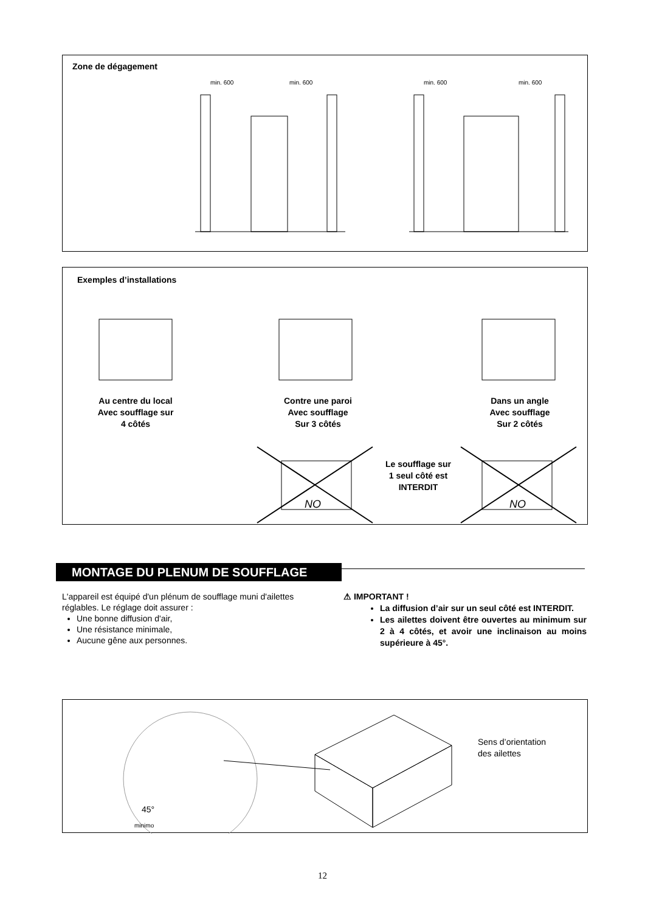Zone de dégagement
min. 600
min. 600
min. 600
min. 600
Exemples d’installations
NO
NO
Au centre du local
Avec soufflage sur
4 côtés
Contre une paroi
Avec soufflage
Sur 3 côtés
Dans un angle
Avec soufflage
Sur 2 côtés
Le soufflage sur
1 seul côté est
INTERDIT
MONTAGE DU PLENUM DE SOUFFLAGE
L'appareil est équipé d'un plénum de soufflage muni d'ailettes réglables. Le réglage doit assurer :
Une bonne diffusion d'air,
Une résistance minimale,
Aucune gêne aux personnes.
⚠ IMPORTANT !
La diffusion d’air sur un seul côté est INTERDIT.
Les ailettes doivent être ouvertes au minimum sur 2 à 4 côtés, et avoir une inclinaison au moins supérieure à 45°.
45°
minimo
Sens d’orientation
des ailettes
12